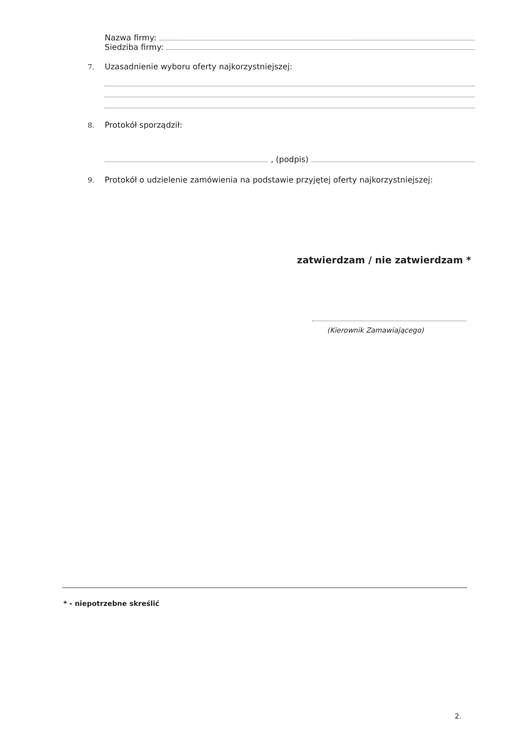Nazwa firmy:
Siedziba firmy:
7. Uzasadnienie wyboru oferty najkorzystniejszej:
8. Protokół sporządził:
, (podpis)
9. Protokół o udzielenie zamówienia na podstawie przyjętej oferty najkorzystniejszej:
zatwierdzam / nie zatwierdzam *
(Kierownik Zamawiającego)
* - niepotrzebne skreślić
2.